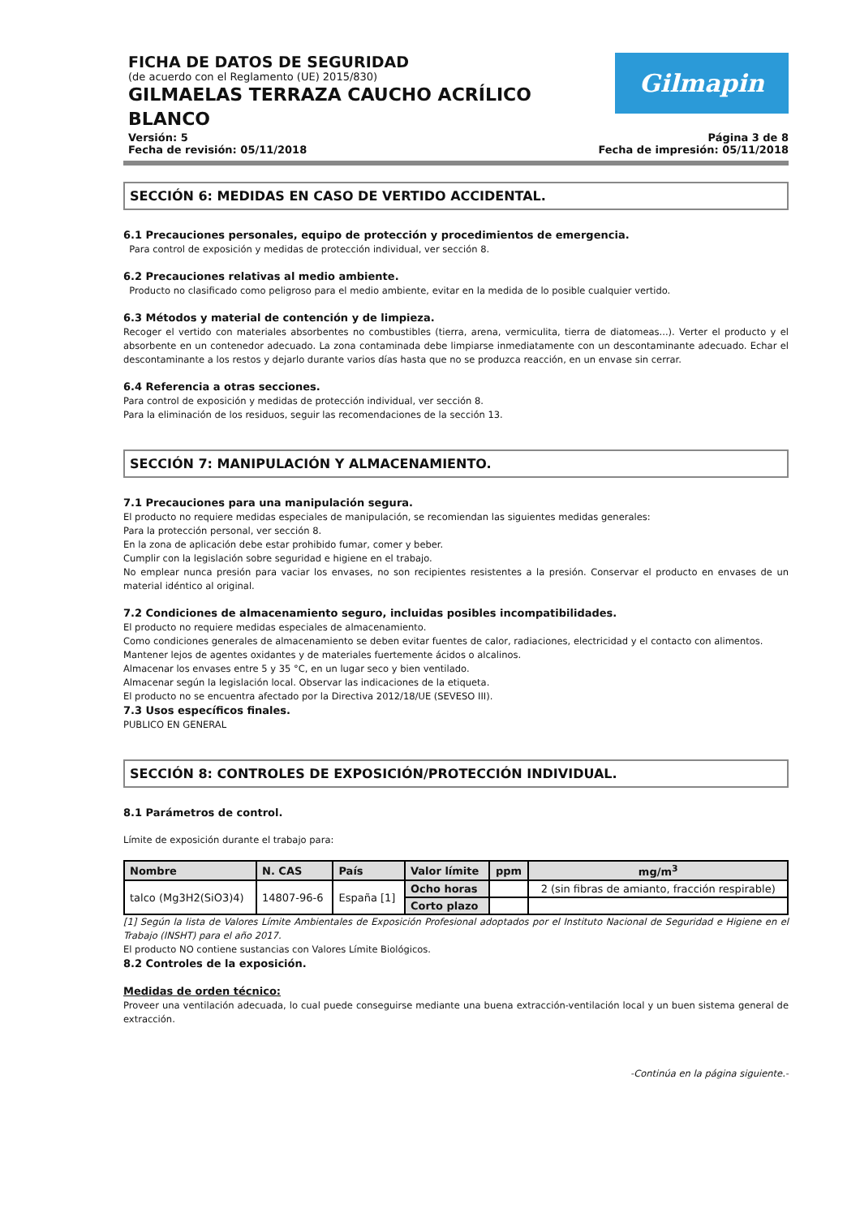FICHA DE DATOS DE SEGURIDAD
(de acuerdo con el Reglamento (UE) 2015/830)
GILMAELAS TERRAZA CAUCHO ACRÍLICO
BLANCO
Gilmapin
Versión: 5
Fecha de revisión: 05/11/2018
Página 3 de 8
Fecha de impresión: 05/11/2018
SECCIÓN 6: MEDIDAS EN CASO DE VERTIDO ACCIDENTAL.
6.1 Precauciones personales, equipo de protección y procedimientos de emergencia.
Para control de exposición y medidas de protección individual, ver sección 8.
6.2 Precauciones relativas al medio ambiente.
Producto no clasificado como peligroso para el medio ambiente, evitar en la medida de lo posible cualquier vertido.
6.3 Métodos y material de contención y de limpieza.
Recoger el vertido con materiales absorbentes no combustibles (tierra, arena, vermiculita, tierra de diatomeas...). Verter el producto y el absorbente en un contenedor adecuado. La zona contaminada debe limpiarse inmediatamente con un descontaminante adecuado. Echar el descontaminante a los restos y dejarlo durante varios días hasta que no se produzca reacción, en un envase sin cerrar.
6.4 Referencia a otras secciones.
Para control de exposición y medidas de protección individual, ver sección 8.
Para la eliminación de los residuos, seguir las recomendaciones de la sección 13.
SECCIÓN 7: MANIPULACIÓN Y ALMACENAMIENTO.
7.1 Precauciones para una manipulación segura.
El producto no requiere medidas especiales de manipulación, se recomiendan las siguientes medidas generales:
Para la protección personal, ver sección 8.
En la zona de aplicación debe estar prohibido fumar, comer y beber.
Cumplir con la legislación sobre seguridad e higiene en el trabajo.
No emplear nunca presión para vaciar los envases, no son recipientes resistentes a la presión. Conservar el producto en envases de un material idéntico al original.
7.2 Condiciones de almacenamiento seguro, incluidas posibles incompatibilidades.
El producto no requiere medidas especiales de almacenamiento.
Como condiciones generales de almacenamiento se deben evitar fuentes de calor, radiaciones, electricidad y el contacto con alimentos.
Mantener lejos de agentes oxidantes y de materiales fuertemente ácidos o alcalinos.
Almacenar los envases entre 5 y 35 °C, en un lugar seco y bien ventilado.
Almacenar según la legislación local. Observar las indicaciones de la etiqueta.
El producto no se encuentra afectado por la Directiva 2012/18/UE (SEVESO III).
7.3 Usos específicos finales.
PUBLICO EN GENERAL
SECCIÓN 8: CONTROLES DE EXPOSICIÓN/PROTECCIÓN INDIVIDUAL.
8.1 Parámetros de control.
Límite de exposición durante el trabajo para:
| Nombre | N. CAS | País | Valor límite | ppm | mg/m<sup>3</sup> |
| --- | --- | --- | --- | --- | --- |
| talco (Mg3H2(SiO3)4) | 14807-96-6 | España [1] | Ocho horas | | 2 (sin fibras de amianto, fracción respirable) |
| | | | Corto plazo | | |
[1] Según la lista de Valores Límite Ambientales de Exposición Profesional adoptados por el Instituto Nacional de Seguridad e Higiene en el Trabajo (INSHT) para el año 2017.
El producto NO contiene sustancias con Valores Límite Biológicos.
8.2 Controles de la exposición.
Medidas de orden técnico:
Proveer una ventilación adecuada, lo cual puede conseguirse mediante una buena extracción-ventilación local y un buen sistema general de extracción.
-Continúa en la página siguiente.-